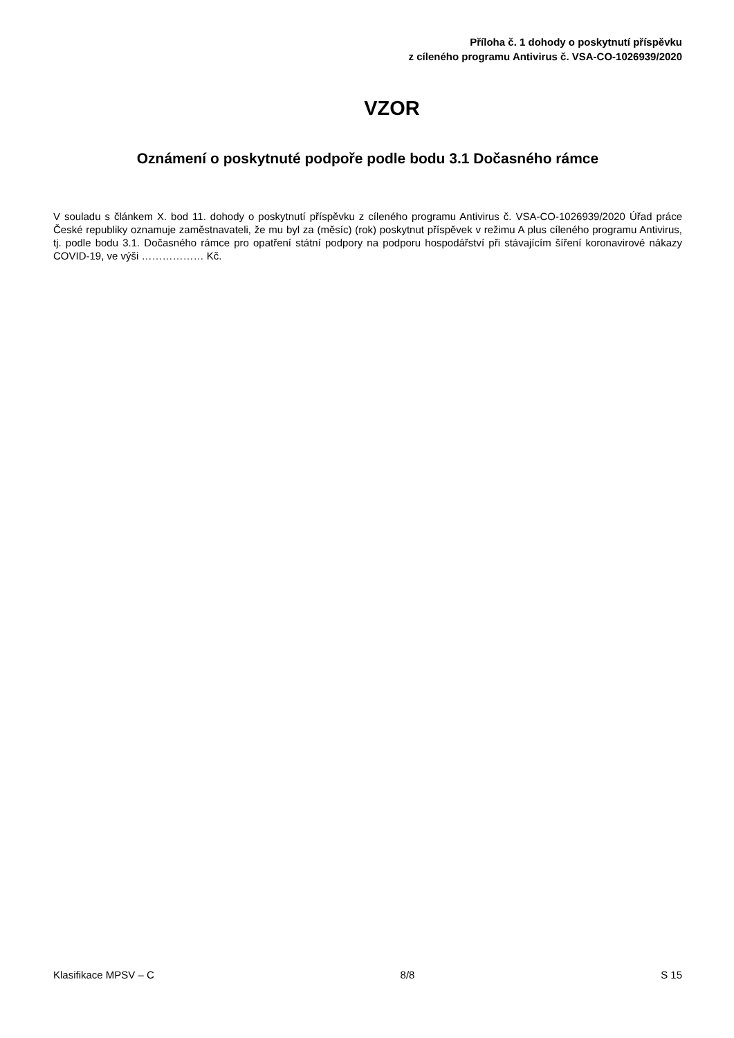Příloha č. 1 dohody o poskytnutí příspěvku
z cíleného programu Antivirus č. VSA-CO-1026939/2020
VZOR
Oznámení o poskytnuté podpoře podle bodu 3.1 Dočasného rámce
V souladu s článkem X. bod 11. dohody o poskytnutí příspěvku z cíleného programu Antivirus č. VSA-CO-1026939/2020 Úřad práce České republiky oznamuje zaměstnavateli, že mu byl za (měsíc) (rok) poskytnut příspěvek v režimu A plus cíleného programu Antivirus, tj. podle bodu 3.1. Dočasného rámce pro opatření státní podpory na podporu hospodářství při stávajícím šíření koronavirové nákazy COVID-19, ve výši ……………… Kč.
Klasifikace MPSV – C 8/8 S 15